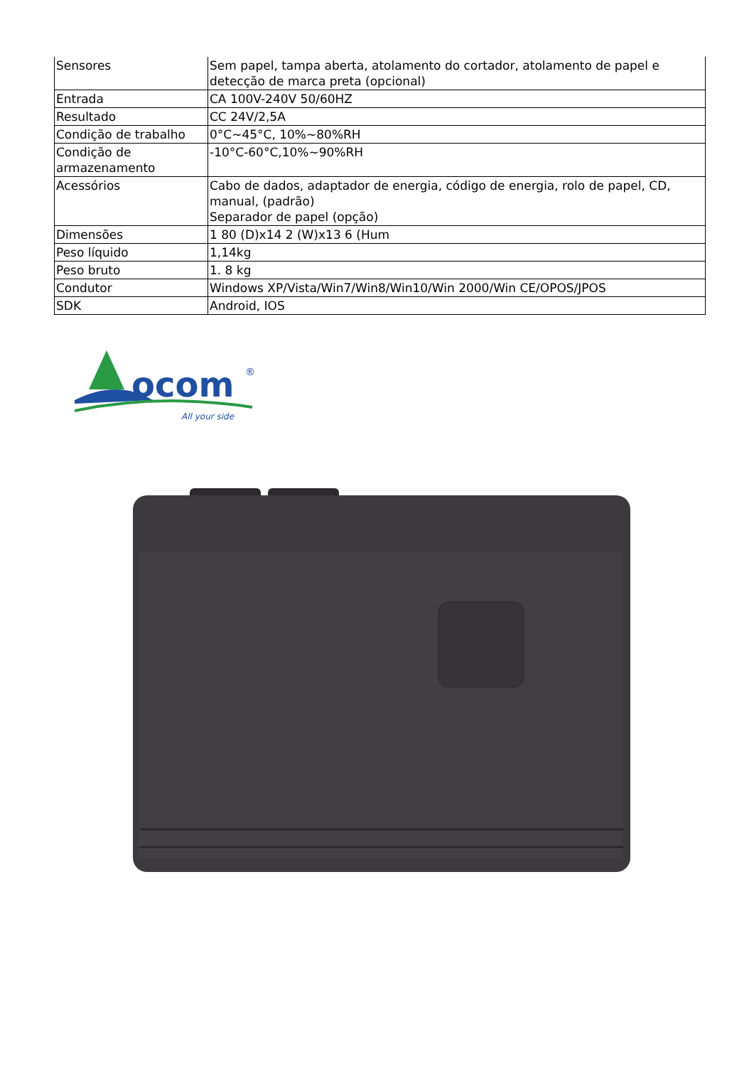| Sensores | Sem papel, tampa aberta, atolamento do cortador, atolamento de papel e detecção de marca preta (opcional) |
| Entrada | CA 100V-240V 50/60HZ |
| Resultado | CC 24V/2,5A |
| Condição de trabalho | 0°C~45°C, 10%~80%RH |
| Condição de armazenamento | -10°C-60°C,10%~90%RH |
| Acessórios | Cabo de dados, adaptador de energia, código de energia, rolo de papel, CD, manual, (padrão) Separador de papel (opção) |
| Dimensões | 1 80 (D)x14 2 (W)x13 6 (Hum |
| Peso líquido | 1,14kg |
| Peso bruto | 1. 8 kg |
| Condutor | Windows XP/Vista/Win7/Win8/Win10/Win 2000/Win CE/OPOS/JPOS |
| SDK | Android, IOS |
ocom
®
All your side